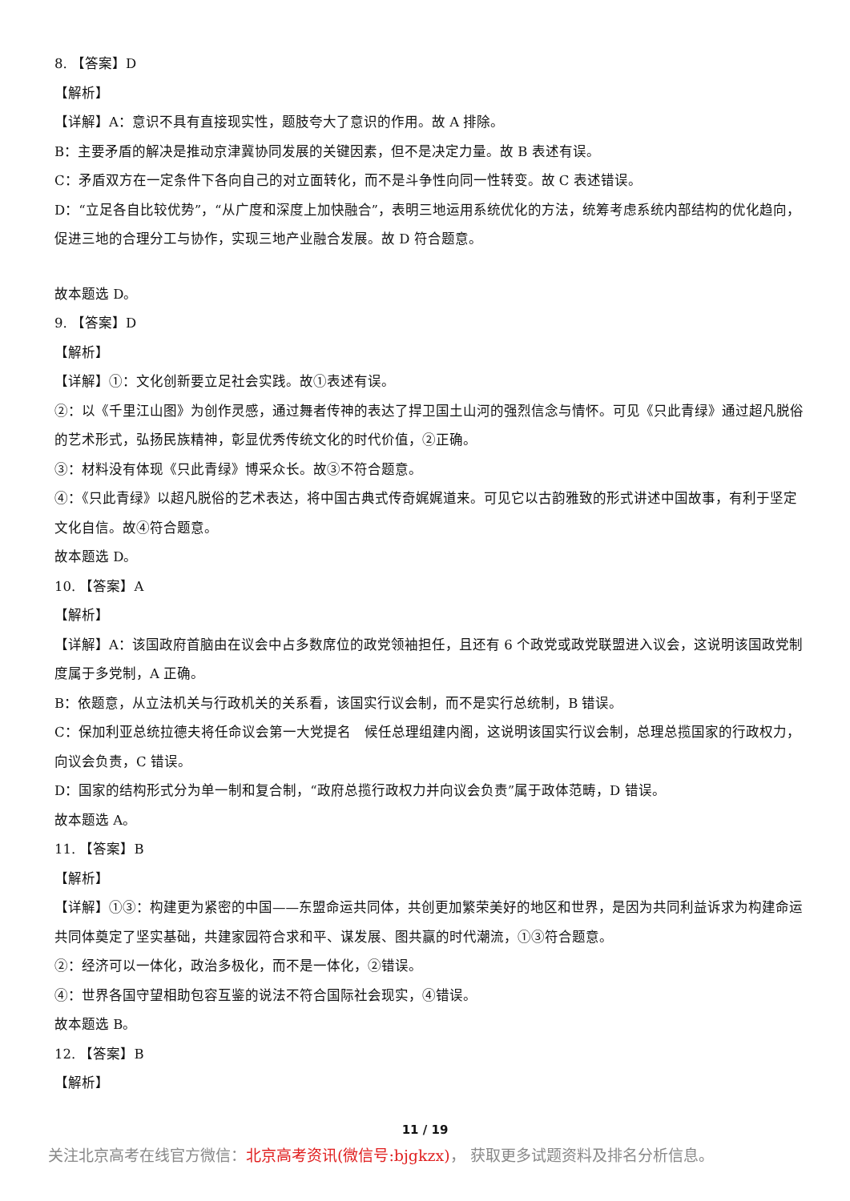8. 【答案】D
【解析】
【详解】A：意识不具有直接现实性，题肢夸大了意识的作用。故 A 排除。
B：主要矛盾的解决是推动京津冀协同发展的关键因素，但不是决定力量。故 B 表述有误。
C：矛盾双方在一定条件下各向自己的对立面转化，而不是斗争性向同一性转变。故 C 表述错误。
D：“立足各自比较优势”，“从广度和深度上加快融合”，表明三地运用系统优化的方法，统筹考虑系统内部结构的优化趋向，促进三地的合理分工与协作，实现三地产业融合发展。故 D 符合题意。
故本题选 D。
9. 【答案】D
【解析】
【详解】①：文化创新要立足社会实践。故①表述有误。
②：以《千里江山图》为创作灵感，通过舞者传神的表达了捍卫国土山河的强烈信念与情怀。可见《只此青绿》通过超凡脱俗的艺术形式，弘扬民族精神，彰显优秀传统文化的时代价值，②正确。
③：材料没有体现《只此青绿》博采众长。故③不符合题意。
④：《只此青绿》以超凡脱俗的艺术表达，将中国古典式传奇娓娓道来。可见它以古韵雅致的形式讲述中国故事，有利于坚定文化自信。故④符合题意。
故本题选 D。
10. 【答案】A
【解析】
【详解】A：该国政府首脑由在议会中占多数席位的政党领袖担任，且还有 6 个政党或政党联盟进入议会，这说明该国政党制度属于多党制，A 正确。
B：依题意，从立法机关与行政机关的关系看，该国实行议会制，而不是实行总统制，B 错误。
C：保加利亚总统拉德夫将任命议会第一大党提名　候任总理组建内阁，这说明该国实行议会制，总理总揽国家的行政权力，向议会负责，C 错误。
D：国家的结构形式分为单一制和复合制，“政府总揽行政权力并向议会负责”属于政体范畴，D 错误。
故本题选 A。
11. 【答案】B
【解析】
【详解】①③：构建更为紧密的中国——东盟命运共同体，共创更加繁荣美好的地区和世界，是因为共同利益诉求为构建命运共同体奠定了坚实基础，共建家园符合求和平、谋发展、图共赢的时代潮流，①③符合题意。
②：经济可以一体化，政治多极化，而不是一体化，②错误。
④：世界各国守望相助包容互鉴的说法不符合国际社会现实，④错误。
故本题选 B。
12. 【答案】B
【解析】
11 / 19
关注北京高考在线官方微信：北京高考资讯(微信号:bjgkzx)， 获取更多试题资料及排名分析信息。